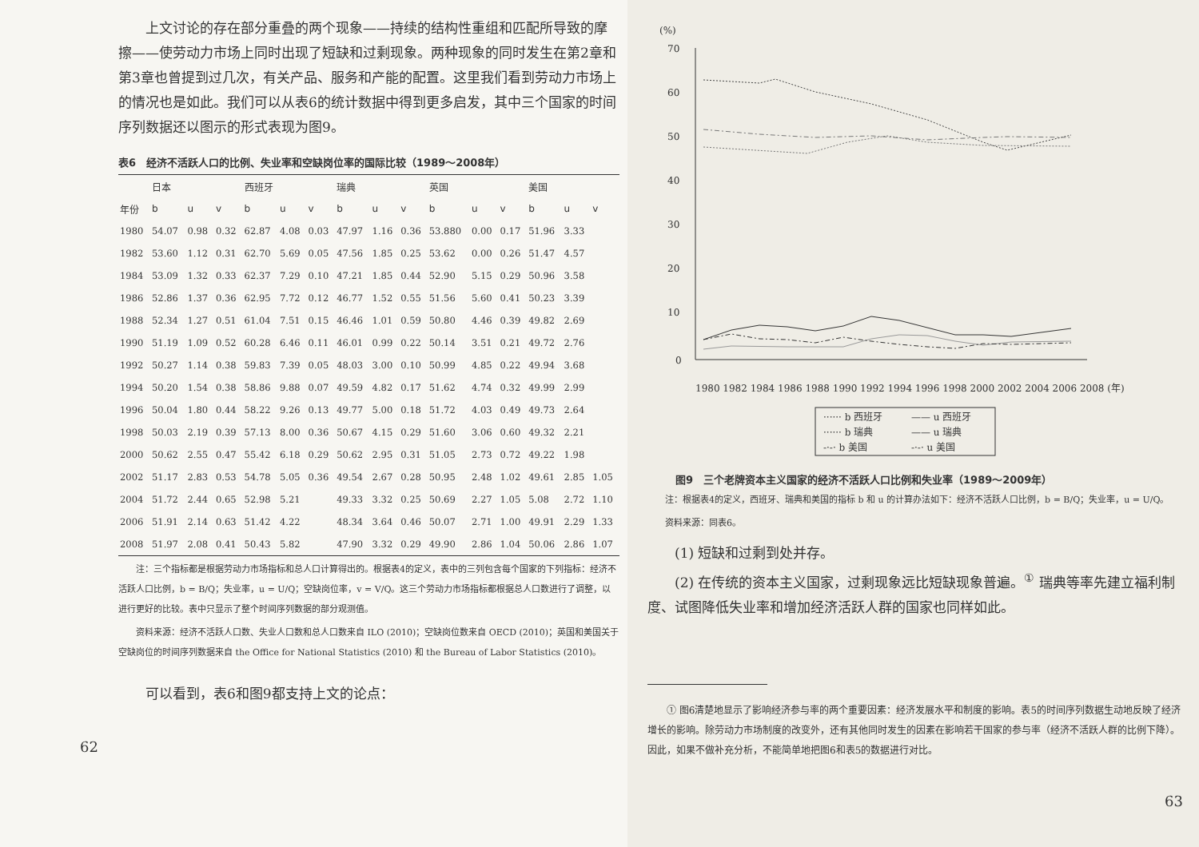上文讨论的存在部分重叠的两个现象——持续的结构性重组和匹配所导致的摩擦——使劳动力市场上同时出现了短缺和过剩现象。两种现象的同时发生在第2章和第3章也曾提到过几次，有关产品、服务和产能的配置。这里我们看到劳动力市场上的情况也是如此。我们可以从表6的统计数据中得到更多启发，其中三个国家的时间序列数据还以图示的形式表现为图9。
表6　经济不活跃人口的比例、失业率和空缺岗位率的国际比较（1989～2008年）
| | 日本 | | | 西班牙 | | | 瑞典 | | | 英国 | | | 美国 | | |
| --- | --- | --- | --- | --- | --- | --- | --- | --- | --- | --- | --- | --- | --- | --- | --- |
| 年份 | b | u | v | b | u | v | b | u | v | b | u | v | b | u | v |
| 1980 | 54.07 | 0.98 | 0.32 | 62.87 | 4.08 | 0.03 | 47.97 | 1.16 | 0.36 | 53.880 | 0.00 | 0.17 | 51.96 | 3.33 | |
| 1982 | 53.60 | 1.12 | 0.31 | 62.70 | 5.69 | 0.05 | 47.56 | 1.85 | 0.25 | 53.62 | 0.00 | 0.26 | 51.47 | 4.57 | |
| 1984 | 53.09 | 1.32 | 0.33 | 62.37 | 7.29 | 0.10 | 47.21 | 1.85 | 0.44 | 52.90 | 5.15 | 0.29 | 50.96 | 3.58 | |
| 1986 | 52.86 | 1.37 | 0.36 | 62.95 | 7.72 | 0.12 | 46.77 | 1.52 | 0.55 | 51.56 | 5.60 | 0.41 | 50.23 | 3.39 | |
| 1988 | 52.34 | 1.27 | 0.51 | 61.04 | 7.51 | 0.15 | 46.46 | 1.01 | 0.59 | 50.80 | 4.46 | 0.39 | 49.82 | 2.69 | |
| 1990 | 51.19 | 1.09 | 0.52 | 60.28 | 6.46 | 0.11 | 46.01 | 0.99 | 0.22 | 50.14 | 3.51 | 0.21 | 49.72 | 2.76 | |
| 1992 | 50.27 | 1.14 | 0.38 | 59.83 | 7.39 | 0.05 | 48.03 | 3.00 | 0.10 | 50.99 | 4.85 | 0.22 | 49.94 | 3.68 | |
| 1994 | 50.20 | 1.54 | 0.38 | 58.86 | 9.88 | 0.07 | 49.59 | 4.82 | 0.17 | 51.62 | 4.74 | 0.32 | 49.99 | 2.99 | |
| 1996 | 50.04 | 1.80 | 0.44 | 58.22 | 9.26 | 0.13 | 49.77 | 5.00 | 0.18 | 51.72 | 4.03 | 0.49 | 49.73 | 2.64 | |
| 1998 | 50.03 | 2.19 | 0.39 | 57.13 | 8.00 | 0.36 | 50.67 | 4.15 | 0.29 | 51.60 | 3.06 | 0.60 | 49.32 | 2.21 | |
| 2000 | 50.62 | 2.55 | 0.47 | 55.42 | 6.18 | 0.29 | 50.62 | 2.95 | 0.31 | 51.05 | 2.73 | 0.72 | 49.22 | 1.98 | |
| 2002 | 51.17 | 2.83 | 0.53 | 54.78 | 5.05 | 0.36 | 49.54 | 2.67 | 0.28 | 50.95 | 2.48 | 1.02 | 49.61 | 2.85 | 1.05 |
| 2004 | 51.72 | 2.44 | 0.65 | 52.98 | 5.21 | | 49.33 | 3.32 | 0.25 | 50.69 | 2.27 | 1.05 | 5.08 | 2.72 | 1.10 |
| 2006 | 51.91 | 2.14 | 0.63 | 51.42 | 4.22 | | 48.34 | 3.64 | 0.46 | 50.07 | 2.71 | 1.00 | 49.91 | 2.29 | 1.33 |
| 2008 | 51.97 | 2.08 | 0.41 | 50.43 | 5.82 | | 47.90 | 3.32 | 0.29 | 49.90 | 2.86 | 1.04 | 50.06 | 2.86 | 1.07 |
注：三个指标都是根据劳动力市场指标和总人口计算得出的。根据表4的定义，表中的三列包含每个国家的下列指标：经济不活跃人口比例，b = B/Q；失业率，u = U/Q；空缺岗位率，v = V/Q。这三个劳动力市场指标都根据总人口数进行了调整，以进行更好的比较。表中只显示了整个时间序列数据的部分观测值。
资料来源：经济不活跃人口数、失业人口数和总人口数来自 ILO (2010)；空缺岗位数来自 OECD (2010)；英国和美国关于空缺岗位的时间序列数据来自 the Office for National Statistics (2010) 和 the Bureau of Labor Statistics (2010)。
可以看到，表6和图9都支持上文的论点：
62
(%)
70
60
50
40
30
20
10
0
1980 1982 1984 1986 1988 1990 1992 1994 1996 1998 2000 2002 2004 2006 2008 (年)
······ b 西班牙
—— u 西班牙
······ b 瑞典
—— u 瑞典
-·-· b 美国
-·-· u 美国
图9　三个老牌资本主义国家的经济不活跃人口比例和失业率（1989～2009年）
注：根据表4的定义，西班牙、瑞典和美国的指标 b 和 u 的计算办法如下：经济不活跃人口比例，b = B/Q；失业率，u = U/Q。
资料来源：同表6。
(1) 短缺和过剩到处并存。
(2) 在传统的资本主义国家，过剩现象远比短缺现象普遍。<sup>①</sup> 瑞典等率先建立福利制度、试图降低失业率和增加经济活跃人群的国家也同样如此。
① 图6清楚地显示了影响经济参与率的两个重要因素：经济发展水平和制度的影响。表5的时间序列数据生动地反映了经济增长的影响。除劳动力市场制度的改变外，还有其他同时发生的因素在影响若干国家的参与率（经济不活跃人群的比例下降）。因此，如果不做补充分析，不能简单地把图6和表5的数据进行对比。
63